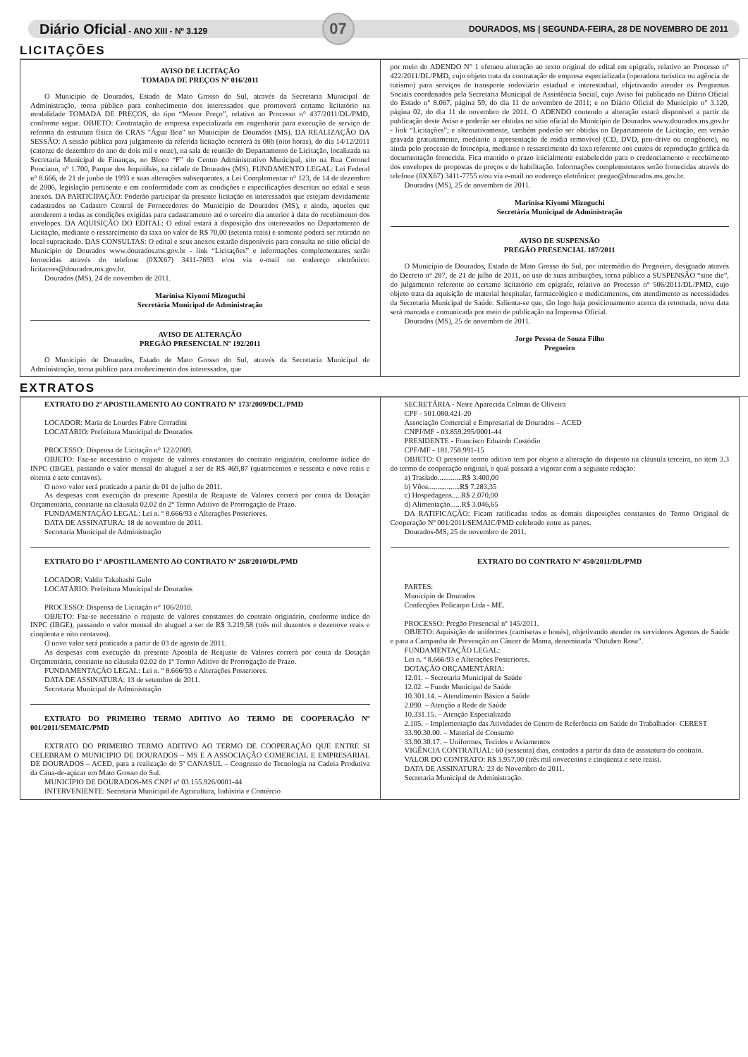Diário Oficial - ANO XIII - Nº 3.129 07 DOURADOS, MS | SEGUNDA-FEIRA, 28 DE NOVEMBRO DE 2011
LICITAÇÕES
AVISO DE LICITAÇÃO
TOMADA DE PREÇOS Nº 016/2011
O Município de Dourados, Estado de Mato Grosso do Sul, através da Secretaria Municipal de Administração, torna público para conhecimento dos interessados que promoverá certame licitatório na modalidade TOMADA DE PREÇOS, do tipo “Menor Preço”, relativo ao Processo n° 437/2011/DL/PMD, conforme segue. OBJETO: Contratação de empresa especializada em engenharia para execução de serviço de reforma da estrutura física do CRAS "Água Boa" no Município de Dourados (MS). DA REALIZAÇÃO DA SESSÃO: A sessão pública para julgamento da referida licitação ocorrerá às 08h (oito horas), do dia 14/12/2011 (catorze de dezembro do ano de dois mil e onze), na sala de reunião do Departamento de Licitação, localizada na Secretaria Municipal de Finanças, no Bloco “F” do Centro Administrativo Municipal, sito na Rua Coronel Ponciano, n° 1.700, Parque dos Jequitibás, na cidade de Dourados (MS). FUNDAMENTO LEGAL: Lei Federal n° 8.666, de 21 de junho de 1993 e suas alterações subsequentes, a Lei Complementar n° 123, de 14 de dezembro de 2006, legislação pertinente e em conformidade com as condições e especificações descritas no edital e seus anexos. DA PARTICIPAÇÃO: Poderão participar da presente licitação os interessados que estejam devidamente cadastrados no Cadastro Central de Fornecedores do Município de Dourados (MS), e ainda, aqueles que atenderem a todas as condições exigidas para cadastramento até o terceiro dia anterior à data do recebimento dos envelopes. DA AQUISIÇÃO DO EDITAL: O edital estará à disposição dos interessados no Departamento de Licitação, mediante o ressarcimento da taxa no valor de R$ 70,00 (setenta reais) e somente poderá ser retirado no local supracitado. DAS CONSULTAS: O edital e seus anexos estarão disponíveis para consulta no sítio oficial do Município de Dourados www.dourados.ms.gov.br - link “Licitações” e informações complementares serão fornecidas através do telefone (0XX67) 3411-7693 e/ou via e-mail no endereço eletrônico: licitacoes@dourados.ms.gov.br.
Dourados (MS), 24 de novembro de 2011.
Marinisa Kiyomi Mizoguchi
Secretária Municipal de Administração
AVISO DE ALTERAÇÃO
PREGÃO PRESENCIAL Nº 192/2011
O Município de Dourados, Estado de Mato Grosso do Sul, através da Secretaria Municipal de Administração, torna público para conhecimento dos interessados, que
por meio do ADENDO N° 1 efetuou alteração ao texto original do edital em epígrafe, relativo ao Processo n° 422/2011/DL/PMD, cujo objeto trata da contratação de empresa especializada (operadora turística ou agência de turismo) para serviços de transporte rodoviário estadual e interestadual, objetivando atender os Programas Sociais coordenados pela Secretaria Municipal de Assistência Social, cujo Aviso foi publicado no Diário Oficial do Estado n° 8.067, página 59, do dia 11 de novembro de 2011; e no Diário Oficial do Município n° 3.120, página 02, do dia 11 de novembro de 2011. O ADENDO contendo a alteração estará disponível a partir da publicação deste Aviso e poderão ser obtidas no sítio oficial do Município de Dourados www.dourados.ms.gov.br - link “Licitações”; e alternativamente, também poderão ser obtidas no Departamento de Licitação, em versão gravada gratuitamente, mediante a apresentação de mídia removível (CD, DVD, pen-drive ou congênere), ou ainda pelo processo de fotocópia, mediante o ressarcimento da taxa referente aos custos de reprodução gráfica da documentação fornecida. Fica mantido o prazo inicialmente estabelecido para o credenciamento e recebimento dos envelopes de propostas de preços e de habilitação. Informações complementares serão fornecidas através do telefone (0XX67) 3411-7755 e/ou via e-mail no endereço eletrônico: pregao@dourados.ms.gov.br.
Dourados (MS), 25 de novembro de 2011.
Marinisa Kiyomi Mizoguchi
Secretária Municipal de Administração
AVISO DE SUSPENSÃO
PREGÃO PRESENCIAL 187/2011
O Município de Dourados, Estado de Mato Grosso do Sul, por intermédio do Pregoeiro, designado através do Decreto n° 287, de 21 de julho de 2011, no uso de suas atribuições, torna público a SUSPENSÃO “sine die”, do julgamento referente ao certame licitatório em epígrafe, relativo ao Processo n° 506/2011/DL/PMD, cujo objeto trata da aquisição de material hospitalar, farmacológico e medicamentos, em atendimento as necessidades da Secretaria Municipal de Saúde. Salienta-se que, tão logo haja posicionamento acerca da retomada, nova data será marcada e comunicada por meio de publicação na Imprensa Oficial.
Dourados (MS), 25 de novembro de 2011.
Jorge Pessoa de Souza Filho
Pregoeiro
EXTRATOS
EXTRATO DO 2º APOSTILAMENTO AO CONTRATO Nº 173/2009/DCL/PMD
LOCADOR: Maria de Lourdes Fabre Corradini
LOCATÁRIO: Prefeitura Municipal de Dourados
PROCESSO: Dispensa de Licitação n° 122/2009.
OBJETO: Faz-se necessário o reajuste de valores constantes do contrato originário, conforme índice do INPC (IBGE), passando o valor mensal do aluguel a ser de R$ 469,87 (quatrocentos e sessenta e nove reais e oitenta e sete centavos).
O novo valor será praticado a partir de 01 de julho de 2011.
As despesas com execução da presente Apostila de Reajuste de Valores correrá por conta da Dotação Orçamentária, constante na cláusula 02.02 do 2º Termo Aditivo de Prorrogação de Prazo.
FUNDAMENTAÇÃO LEGAL: Lei n. º 8.666/93 e Alterações Posteriores.
DATA DE ASSINATURA: 18 de novembro de 2011.
Secretaria Municipal de Administração
EXTRATO DO 1º APOSTILAMENTO AO CONTRATO Nº 268/2010/DL/PMD
LOCADOR: Valdir Takahashi Gulo
LOCATÁRIO: Prefeitura Municipal de Dourados
PROCESSO: Dispensa de Licitação n° 106/2010.
OBJETO: Faz-se necessário o reajuste de valores constantes do contrato originário, conforme índice do INPC (IBGE), passando o valor mensal do aluguel a ser de R$ 3.219,58 (três mil duzentos e dezenove reais e cinqüenta e oito centavos).
O novo valor será praticado a partir de 03 de agosto de 2011.
As despesas com execução da presente Apostila de Reajuste de Valores correrá por conta da Dotação Orçamentária, constante na cláusula 02.02 do 1º Termo Aditivo de Prorrogação de Prazo.
FUNDAMENTAÇÃO LEGAL: Lei n. º 8.666/93 e Alterações Posteriores.
DATA DE ASSINATURA: 13 de setembro de 2011.
Secretaria Municipal de Administração
EXTRATO DO PRIMEIRO TERMO ADITIVO AO TERMO DE COOPERAÇÃO Nº 001/2011/SEMAIC/PMD
EXTRATO DO PRIMEIRO TERMO ADITIVO AO TERMO DE COOPERAÇÃO QUE ENTRE SI CELEBRAM O MUNICIPIO DE DOURADOS – MS E A ASSOCIAÇÃO COMERCIAL E EMPRESARIAL DE DOURADOS – ACED, para a realização do 5º CANASUL – Congresso de Tecnologia na Cadeia Produtiva da Cana-de-açúcar em Mato Grosso do Sul.
MUNICÍPIO DE DOURADOS-MS CNPJ nº 03.155.926/0001-44
INTERVENIENTE: Secretaria Municipal de Agricultura, Indústria e Comércio
SECRETÁRIA - Neire Aparecida Colman de Oliveira
CPF - 501.080.421-20
Associação Comercial e Empresarial de Dourados – ACED
CNPJ/MF - 03.859.295/0001-44
PRESIDENTE - Francisco Eduardo Custódio
CPF/MF - 181.758.991-15
OBJETO: O presente termo aditivo tem por objeto a alteração do disposto na cláusula terceira, no item 3.3 do termo de cooperação original, o qual passará a vigorar com a seguinte redação:
a) Traslado.............R$ 3.400,00
b) Vôos.................R$ 7.283,35
c) Hospedagens.....R$ 2.070,00
d) Alimentação......R$ 3.046,65
DA RATIFICAÇÃO: Ficam ratificadas todas as demais disposições constantes do Termo Original de Cooperação Nº 001/2011/SEMAIC/PMD celebrado entre as partes.
Dourados-MS, 25 de novembro de 2011.
EXTRATO DO CONTRATO Nº 450/2011/DL/PMD
PARTES:
Município de Dourados
Confecções Policarpo Ltda - ME.
PROCESSO: Pregão Presencial nº 145/2011.
OBJETO: Aquisição de uniformes (camisetas e bonés), objetivando atender os servidores Agentes de Saúde e para a Campanha de Prevenção ao Câncer de Mama, denominada “Outubro Rosa”.
FUNDAMENTAÇÃO LEGAL:
Lei n. º 8.666/93 e Alterações Posteriores.
DOTAÇÃO ORÇAMENTÁRIA:
12.01. – Secretaria Municipal de Saúde
12.02. – Fundo Municipal de Saúde
10.301.14. – Atendimento Básico a Saúde
2.090. – Atenção a Rede de Saúde
10.331.15. – Atenção Especializada
2.105. – Implementação das Atividades do Centro de Referência em Saúde do Trabalhador- CEREST
33.90.30.00. – Material de Consumo
33.90.30.17. – Uniformes, Tecidos e Aviamentos
VIGÊNCIA CONTRATUAL: 60 (sessenta) dias, contados a partir da data de assinatura do contrato.
VALOR DO CONTRATO: R$ 3.957,00 (três mil novecentos e cinqüenta e sete reais).
DATA DE ASSINATURA: 23 de Novembro de 2011.
Secretaria Municipal de Administração.